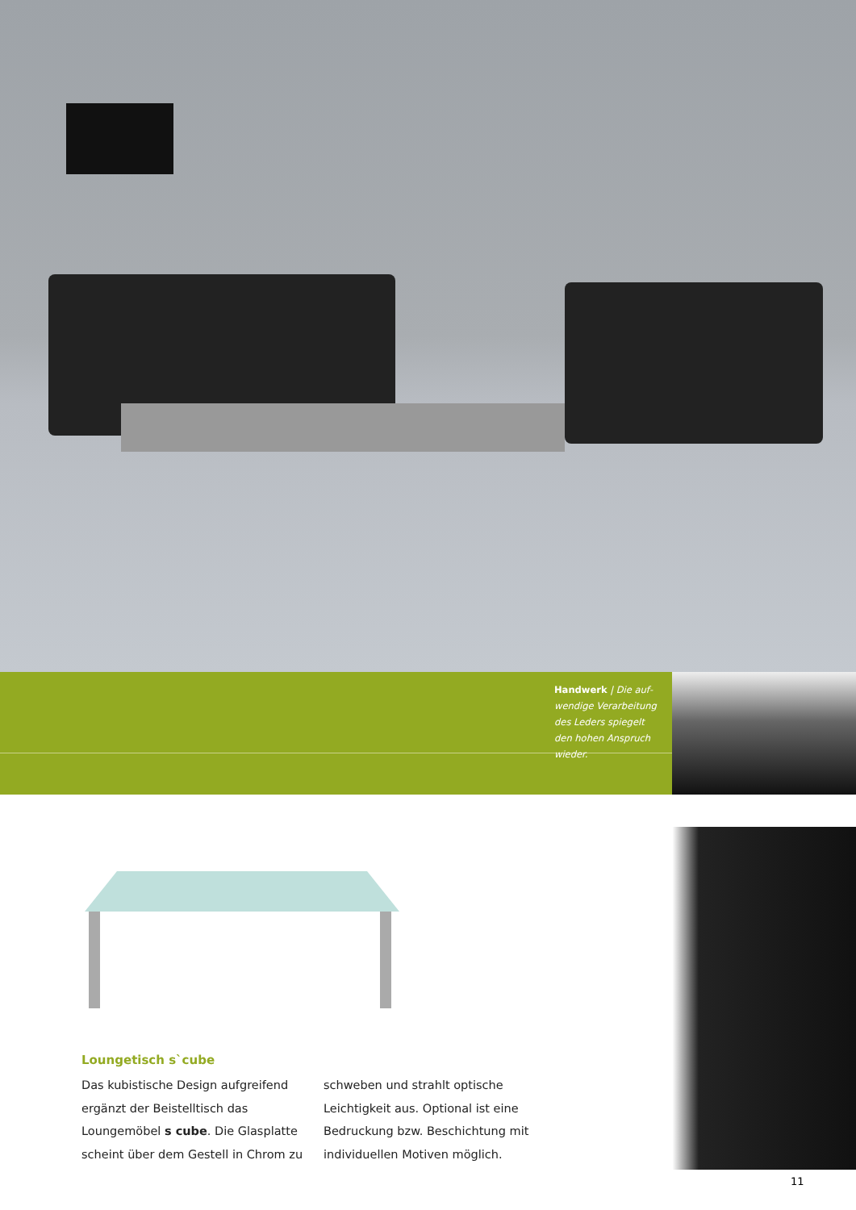Handwerk | Die auf­wendige Verarbeitung des Leders spiegelt den hohen Anspruch wieder.
Loungetisch s`cube
Das kubistische Design aufgreifend ergänzt der Beistelltisch das Loungemöbel s cube. Die Glasplatte scheint über dem Gestell in Chrom zu schweben und strahlt optische Leichtigkeit aus. Optional ist eine Bedruckung bzw. Beschichtung mit indivi­duellen Motiven möglich.
11